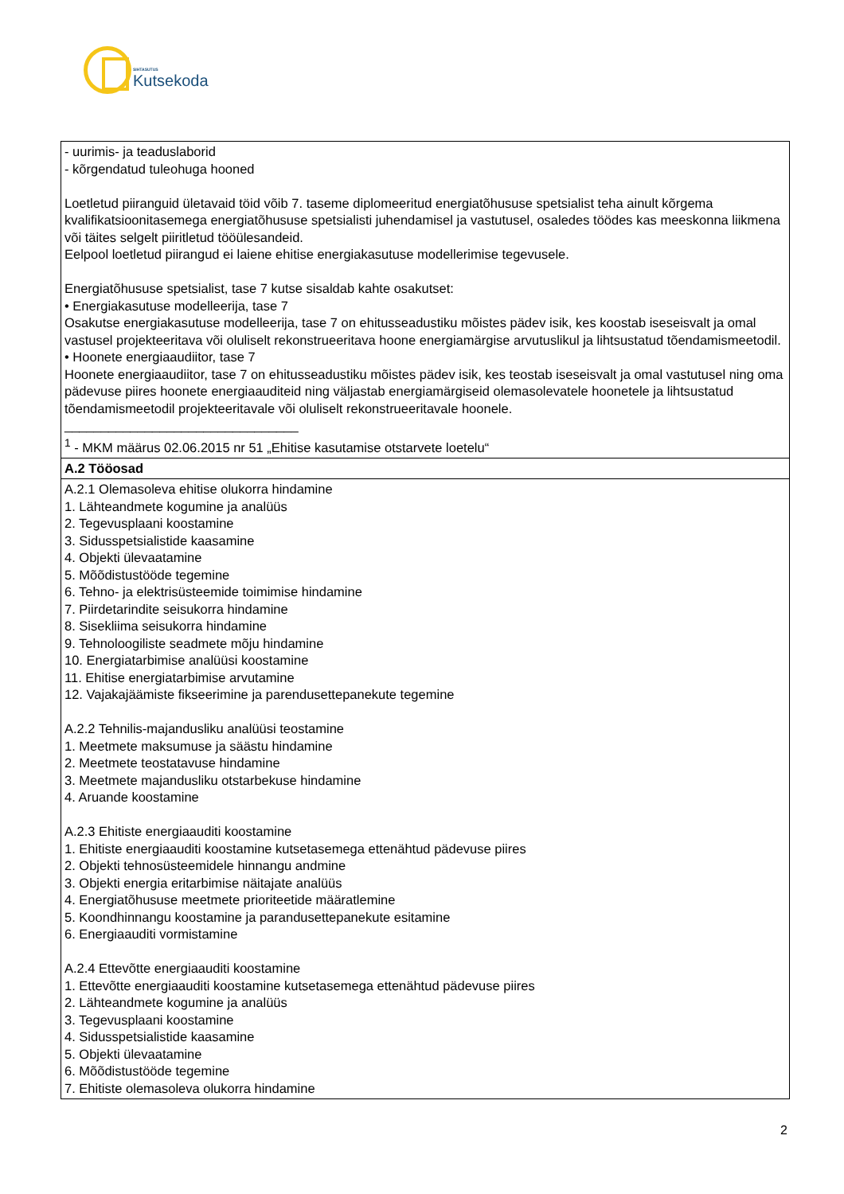SIHTASUTUS
Kutsekoda
| - uurimis- ja teaduslaborid - kõrgendatud tuleohuga hooned Loetletud piiranguid ületavaid töid võib 7. taseme diplomeeritud energiatõhususe spetsialist teha ainult kõrgema kvalifikatsioonitasemega energiatõhususe spetsialisti juhendamisel ja vastutusel, osaledes töödes kas meeskonna liikmena või täites selgelt piiritletud tööülesandeid. Eelpool loetletud piirangud ei laiene ehitise energiakasutuse modellerimise tegevusele. Energiatõhususe spetsialist, tase 7 kutse sisaldab kahte osakutset: • Energiakasutuse modelleerija, tase 7 Osakutse energiakasutuse modelleerija, tase 7 on ehitusseadustiku mõistes pädev isik, kes koostab iseseisvalt ja omal vastusel projekteeritava või oluliselt rekonstrueeritava hoone energiamärgise arvutuslikul ja lihtsustatud tõendamismeetodil. • Hoonete energiaaudiitor, tase 7 Hoonete energiaaudiitor, tase 7 on ehitusseadustiku mõistes pädev isik, kes teostab iseseisvalt ja omal vastutusel ning oma pädevuse piires hoonete energiaauditeid ning väljastab energiamärgiseid olemasolevatele hoonetele ja lihtsustatud tõendamismeetodil projekteeritavale või oluliselt rekonstrueeritavale hoonele. ________________________________ <sup>1</sup> - MKM määrus 02.06.2015 nr 51 „Ehitise kasutamise otstarvete loetelu“ |
| A.2 Tööosad |
| A.2.1 Olemasoleva ehitise olukorra hindamine 1. Lähteandmete kogumine ja analüüs 2. Tegevusplaani koostamine 3. Sidusspetsialistide kaasamine 4. Objekti ülevaatamine 5. Mõõdistustööde tegemine 6. Tehno- ja elektrisüsteemide toimimise hindamine 7. Piirdetarindite seisukorra hindamine 8. Sisekliima seisukorra hindamine 9. Tehnoloogiliste seadmete mõju hindamine 10. Energiatarbimise analüüsi koostamine 11. Ehitise energiatarbimise arvutamine 12. Vajakajäämiste fikseerimine ja parendusettepanekute tegemine A.2.2 Tehnilis-majandusliku analüüsi teostamine 1. Meetmete maksumuse ja säästu hindamine 2. Meetmete teostatavuse hindamine 3. Meetmete majandusliku otstarbekuse hindamine 4. Aruande koostamine A.2.3 Ehitiste energiaauditi koostamine 1. Ehitiste energiaauditi koostamine kutsetasemega ettenähtud pädevuse piires 2. Objekti tehnosüsteemidele hinnangu andmine 3. Objekti energia eritarbimise näitajate analüüs 4. Energiatõhususe meetmete prioriteetide määratlemine 5. Koondhinnangu koostamine ja parandusettepanekute esitamine 6. Energiaauditi vormistamine A.2.4 Ettevõtte energiaauditi koostamine 1. Ettevõtte energiaauditi koostamine kutsetasemega ettenähtud pädevuse piires 2. Lähteandmete kogumine ja analüüs 3. Tegevusplaani koostamine 4. Sidusspetsialistide kaasamine 5. Objekti ülevaatamine 6. Mõõdistustööde tegemine 7. Ehitiste olemasoleva olukorra hindamine |
2